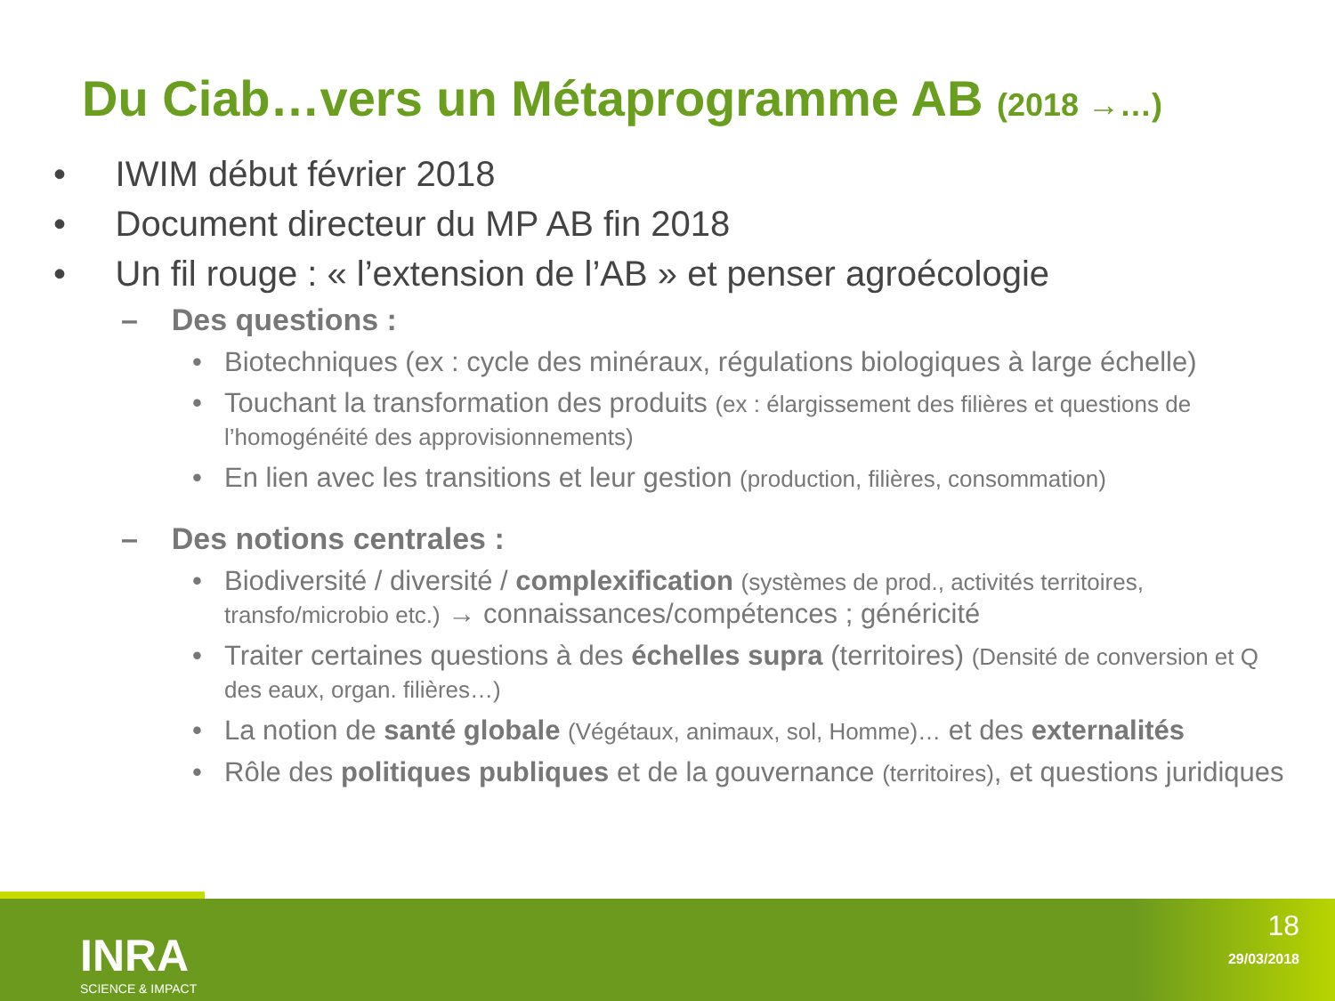Du Ciab…vers un Métaprogramme AB (2018 →…)
• IWIM début février 2018
• Document directeur du MP AB fin 2018
• Un fil rouge : « l’extension de l’AB » et penser agroécologie
– Des questions :
• Biotechniques (ex : cycle des minéraux, régulations biologiques à large échelle)
• Touchant la transformation des produits (ex : élargissement des filières et questions de l’homogénéité des approvisionnements)
• En lien avec les transitions et leur gestion (production, filières, consommation)
– Des notions centrales :
• Biodiversité / diversité / complexification (systèmes de prod., activités territoires, transfo/microbio etc.) → connaissances/compétences ; généricité
• Traiter certaines questions à des échelles supra (territoires) (Densité de conversion et Q des eaux, organ. filières…)
• La notion de santé globale (Végétaux, animaux, sol, Homme)… et des externalités
• Rôle des politiques publiques et de la gouvernance (territoires), et questions juridiques
INRA
SCIENCE & IMPACT
18
29/03/2018